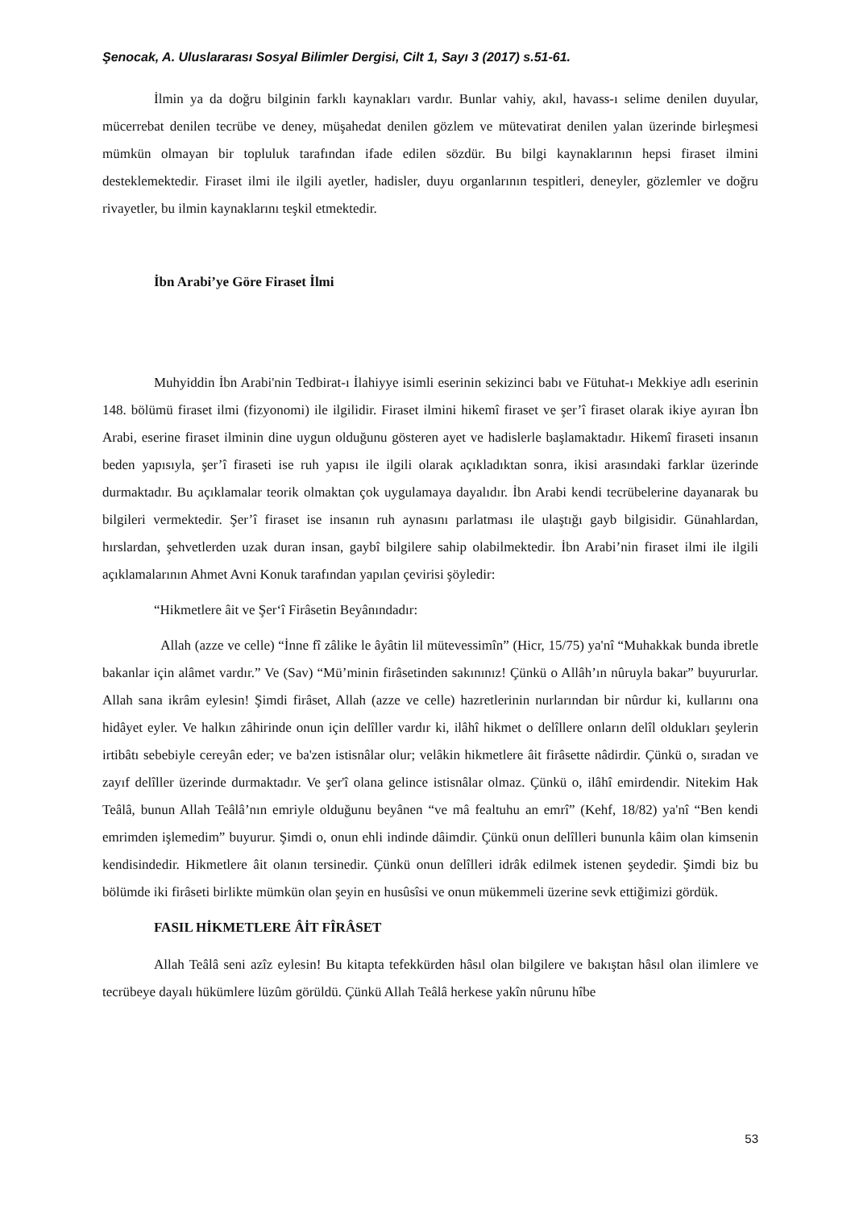Şenocak, A. Uluslararası Sosyal Bilimler Dergisi, Cilt 1, Sayı 3 (2017) s.51-61.
İlmin ya da doğru bilginin farklı kaynakları vardır. Bunlar vahiy, akıl, havass-ı selime denilen duyular, mücerrebat denilen tecrübe ve deney, müşahedat denilen gözlem ve mütevatirat denilen yalan üzerinde birleşmesi mümkün olmayan bir topluluk tarafından ifade edilen sözdür. Bu bilgi kaynaklarının hepsi firaset ilmini desteklemektedir. Firaset ilmi ile ilgili ayetler, hadisler, duyu organlarının tespitleri, deneyler, gözlemler ve doğru rivayetler, bu ilmin kaynaklarını teşkil etmektedir.
İbn Arabi’ye Göre Firaset İlmi
Muhyiddin İbn Arabi'nin Tedbirat-ı İlahiyye isimli eserinin sekizinci babı ve Fütuhat-ı Mekkiye adlı eserinin 148. bölümü firaset ilmi (fizyonomi) ile ilgilidir. Firaset ilmini hikemî firaset ve şer’î firaset olarak ikiye ayıran İbn Arabi, eserine firaset ilminin dine uygun olduğunu gösteren ayet ve hadislerle başlamaktadır. Hikemî firaseti insanın beden yapısıyla, şer’î firaseti ise ruh yapısı ile ilgili olarak açıkladıktan sonra, ikisi arasındaki farklar üzerinde durmaktadır. Bu açıklamalar teorik olmaktan çok uygulamaya dayalıdır. İbn Arabi kendi tecrübelerine dayanarak bu bilgileri vermektedir. Şer’î firaset ise insanın ruh aynasını parlatması ile ulaştığı gayb bilgisidir. Günahlardan, hırslardan, şehvetlerden uzak duran insan, gaybî bilgilere sahip olabilmektedir. İbn Arabi’nin firaset ilmi ile ilgili açıklamalarının Ahmet Avni Konuk tarafından yapılan çevirisi şöyledir:
“Hikmetlere âit ve Şer‘î Firâsetin Beyânındadır:
Allah (azze ve celle) “İnne fî zâlike le âyâtin lil mütevessimîn” (Hicr, 15/75) ya'nî “Muhakkak bunda ibretle bakanlar için alâmet vardır.” Ve (Sav) “Mü’minin firâsetinden sakınınız! Çünkü o Allâh’ın nûruyla bakar” buyururlar. Allah sana ikrâm eylesin! Şimdi firâset, Allah (azze ve celle) hazretlerinin nurlarından bir nûrdur ki, kullarını ona hidâyet eyler. Ve halkın zâhirinde onun için delîller vardır ki, ilâhî hikmet o delîllere onların delîl oldukları şeylerin irtibâtı sebebiyle cereyân eder; ve ba'zen istisnâlar olur; velâkin hikmetlere âit firâsette nâdirdir. Çünkü o, sıradan ve zayıf delîller üzerinde durmaktadır. Ve şer'î olana gelince istisnâlar olmaz. Çünkü o, ilâhî emirdendir. Nitekim Hak Teâlâ, bunun Allah Teâlâ’nın emriyle olduğunu beyânen “ve mâ fealtuhu an emrî” (Kehf, 18/82) ya'nî “Ben kendi emrimden işlemedim” buyurur. Şimdi o, onun ehli indinde dâimdir. Çünkü onun delîlleri bununla kâim olan kimsenin kendisindedir. Hikmetlere âit olanın tersinedir. Çünkü onun delîlleri idrâk edilmek istenen şeydedir. Şimdi biz bu bölümde iki firâseti birlikte mümkün olan şeyin en husûsîsi ve onun mükemmeli üzerine sevk ettiğimizi gördük.
FASIL HİKMETLERE ÂİT FÎRÂSET
Allah Teâlâ seni azîz eylesin! Bu kitapta tefekkürden hâsıl olan bilgilere ve bakıştan hâsıl olan ilimlere ve tecrübeye dayalı hükümlere lüzûm görüldü. Çünkü Allah Teâlâ herkese yakîn nûrunu hîbe
53